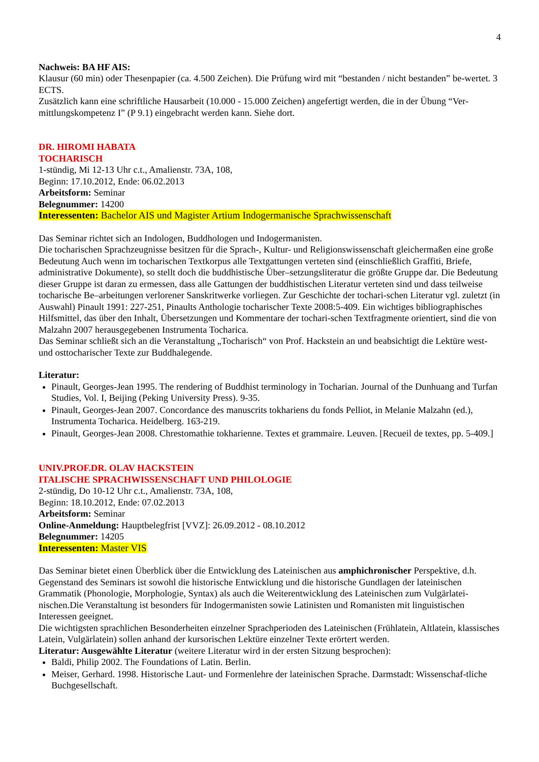4
Nachweis: BA HF AIS:
Klausur (60 min) oder Thesenpapier (ca. 4.500 Zeichen). Die Prüfung wird mit “bestanden / nicht bestanden” be-wertet. 3 ECTS.
Zusätzlich kann eine schriftliche Hausarbeit (10.000 - 15.000 Zeichen) angefertigt werden, die in der Übung “Ver-mittlungskompetenz I” (P 9.1) eingebracht werden kann. Siehe dort.
DR. HIROMI HABATA
TOCHARISCH
1-stündig, Mi 12-13 Uhr c.t., Amalienstr. 73A, 108,
Beginn: 17.10.2012, Ende: 06.02.2013
Arbeitsform: Seminar
Belegnummer: 14200
Interessenten: Bachelor AIS und Magister Artium Indogermanische Sprachwissenschaft
Das Seminar richtet sich an Indologen, Buddhologen und Indogermanisten.
Die tocharischen Sprachzeugnisse besitzen für die Sprach-, Kultur- und Religionswissenschaft gleichermaßen eine große Bedeutung Auch wenn im tocharischen Textkorpus alle Textgattungen verteten sind (einschließlich Graffiti, Briefe, administrative Dokumente), so stellt doch die buddhistische Über‒setzungsliteratur die größte Gruppe dar. Die Bedeutung dieser Gruppe ist daran zu ermessen, dass alle Gattungen der buddhistischen Literatur verteten sind und dass teilweise tocharische Be‒arbeitungen verlorener Sanskritwerke vorliegen. Zur Geschichte der tochari-schen Literatur vgl. zuletzt (in Auswahl) Pinault 1991: 227-251, Pinaults Anthologie tocharischer Texte 2008:5-409. Ein wichtiges bibliographisches Hilfsmittel, das über den Inhalt, Übersetzungen und Kommentare der tochari-schen Textfragmente orientiert, sind die von Malzahn 2007 herausgegebenen Instrumenta Tocharica.
Das Seminar schließt sich an die Veranstaltung „Tocharisch“ von Prof. Hackstein an und beabsichtigt die Lektüre west- und osttocharischer Texte zur Buddhalegende.
Literatur:
Pinault, Georges-Jean 1995. The rendering of Buddhist terminology in Tocharian. Journal of the Dunhuang and Turfan Studies, Vol. I, Beijing (Peking University Press). 9-35.
Pinault, Georges-Jean 2007. Concordance des manuscrits tokhariens du fonds Pelliot, in Melanie Malzahn (ed.), Instrumenta Tocharica. Heidelberg. 163-219.
Pinault, Georges-Jean 2008. Chrestomathie tokharienne. Textes et grammaire. Leuven. [Recueil de textes, pp. 5-409.]
UNIV.PROF.DR. OLAV HACKSTEIN
ITALISCHE SPRACHWISSENSCHAFT UND PHILOLOGIE
2-stündig, Do 10-12 Uhr c.t., Amalienstr. 73A, 108,
Beginn: 18.10.2012, Ende: 07.02.2013
Arbeitsform: Seminar
Online-Anmeldung: Hauptbelegfrist [VVZ]: 26.09.2012 - 08.10.2012
Belegnummer: 14205
Interessenten: Master VIS
Das Seminar bietet einen Überblick über die Entwicklung des Lateinischen aus amphichronischer Perspektive, d.h. Gegenstand des Seminars ist sowohl die historische Entwicklung und die historische Gundlagen der lateinischen Grammatik (Phonologie, Morphologie, Syntax) als auch die Weiterentwicklung des Lateinischen zum Vulgärlatei-nischen.Die Veranstaltung ist besonders für Indogermanisten sowie Latinisten und Romanisten mit linguistischen Interessen geeignet.
Die wichtigsten sprachlichen Besonderheiten einzelner Sprachperioden des Lateinischen (Frühlatein, Altlatein, klassisches Latein, Vulgärlatein) sollen anhand der kursorischen Lektüre einzelner Texte erörtert werden.
Literatur: Ausgewählte Literatur (weitere Literatur wird in der ersten Sitzung besprochen):
Baldi, Philip 2002. The Foundations of Latin. Berlin.
Meiser, Gerhard. 1998. Historische Laut- und Formenlehre der lateinischen Sprache. Darmstadt: Wissenschaf-tliche Buchgesellschaft.